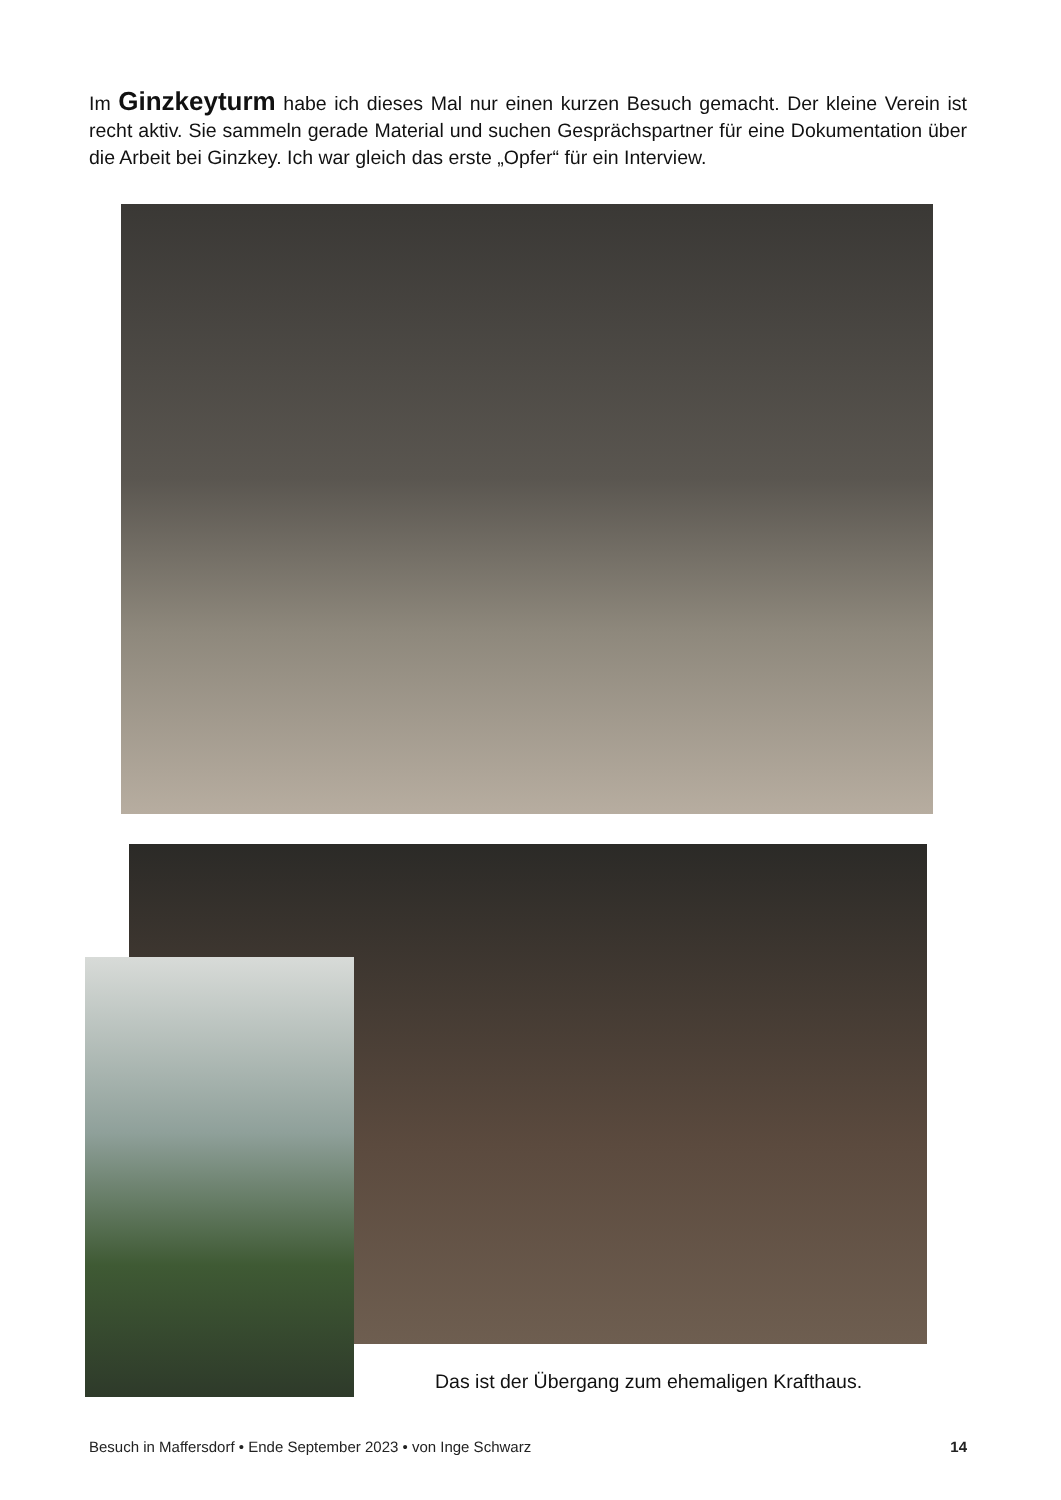Im Ginzkeyturm habe ich dieses Mal nur einen kurzen Besuch gemacht. Der kleine Verein ist recht aktiv. Sie sammeln gerade Material und suchen Gesprächspartner für eine Dokumentation über die Arbeit bei Ginzkey. Ich war gleich das erste „Opfer“ für ein Interview.
Das ist der Übergang zum ehemaligen Krafthaus.
Besuch in Maffersdorf • Ende September 2023 • von Inge Schwarz 14